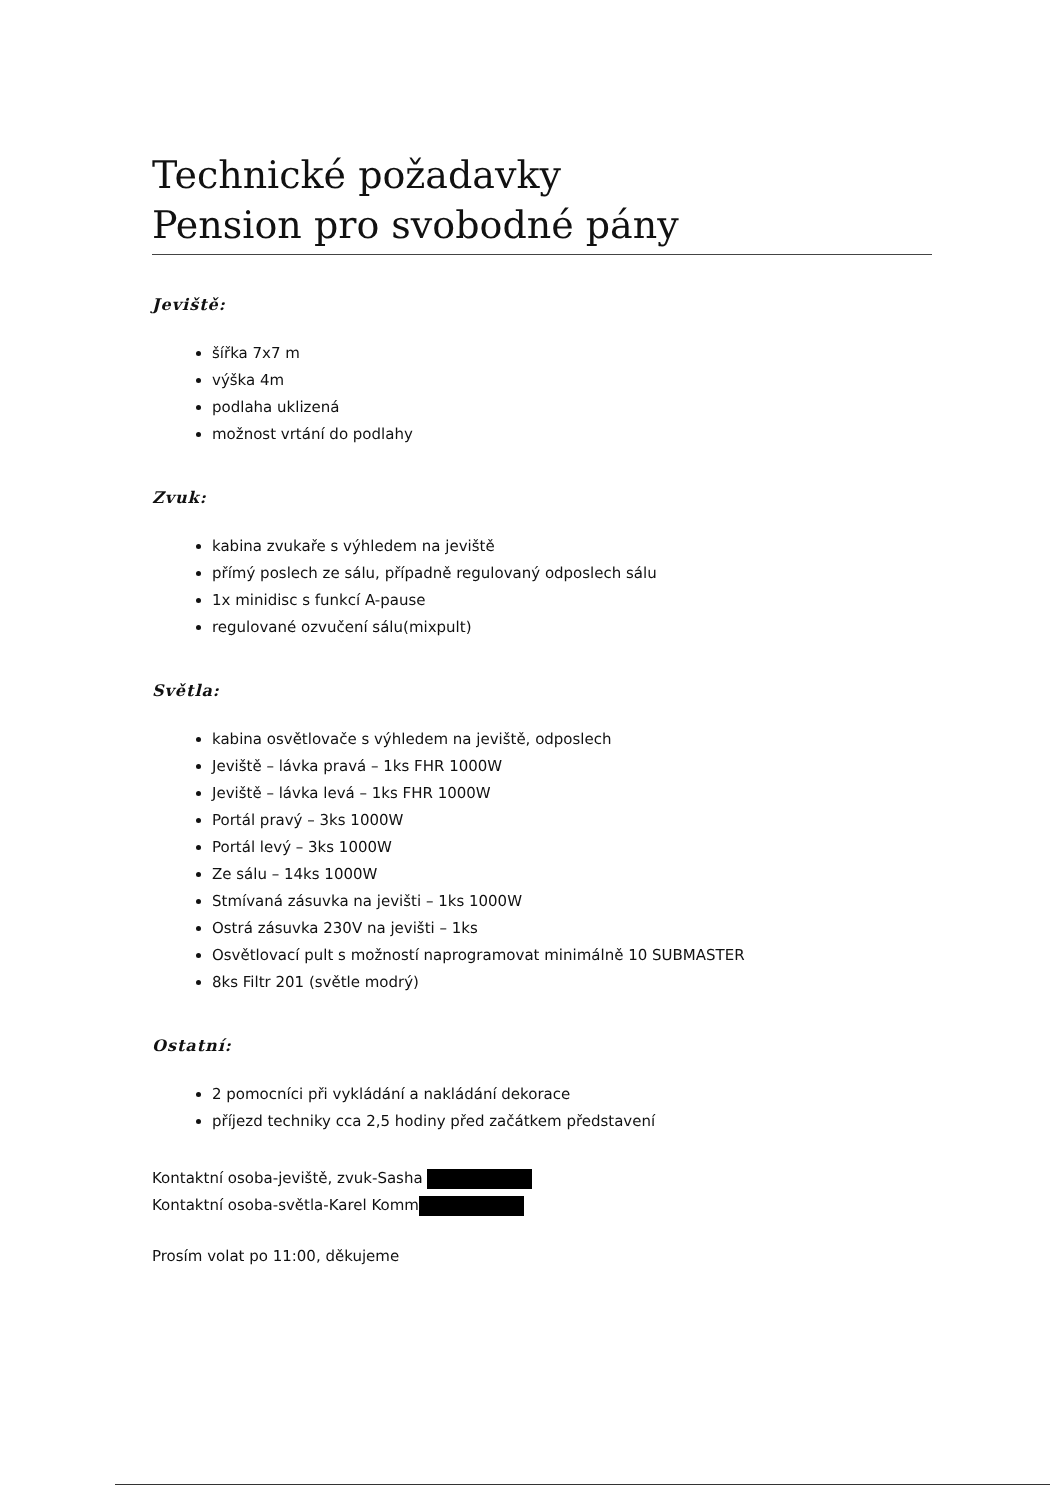Technické požadavky
Pension pro svobodné pány
Jeviště:
šířka 7x7 m
výška 4m
podlaha uklizená
možnost vrtání do podlahy
Zvuk:
kabina zvukaře s výhledem na jeviště
přímý poslech ze sálu, případně regulovaný odposlech sálu
1x minidisc s funkcí A-pause
regulované ozvučení sálu(mixpult)
Světla:
kabina osvětlovače s výhledem na jeviště, odposlech
Jeviště – lávka pravá – 1ks FHR 1000W
Jeviště – lávka levá – 1ks FHR 1000W
Portál pravý – 3ks 1000W
Portál levý – 3ks 1000W
Ze sálu – 14ks 1000W
Stmívaná zásuvka na jevišti – 1ks 1000W
Ostrá zásuvka 230V na jevišti – 1ks
Osvětlovací pult s možností naprogramovat minimálně 10 SUBMASTER
8ks Filtr 201 (světle modrý)
Ostatní:
2 pomocníci při vykládání a nakládání dekorace
příjezd techniky cca 2,5 hodiny před začátkem představení
Kontaktní osoba-jeviště, zvuk-Sasha
Kontaktní osoba-světla-Karel Komm
Prosím volat po 11:00, děkujeme